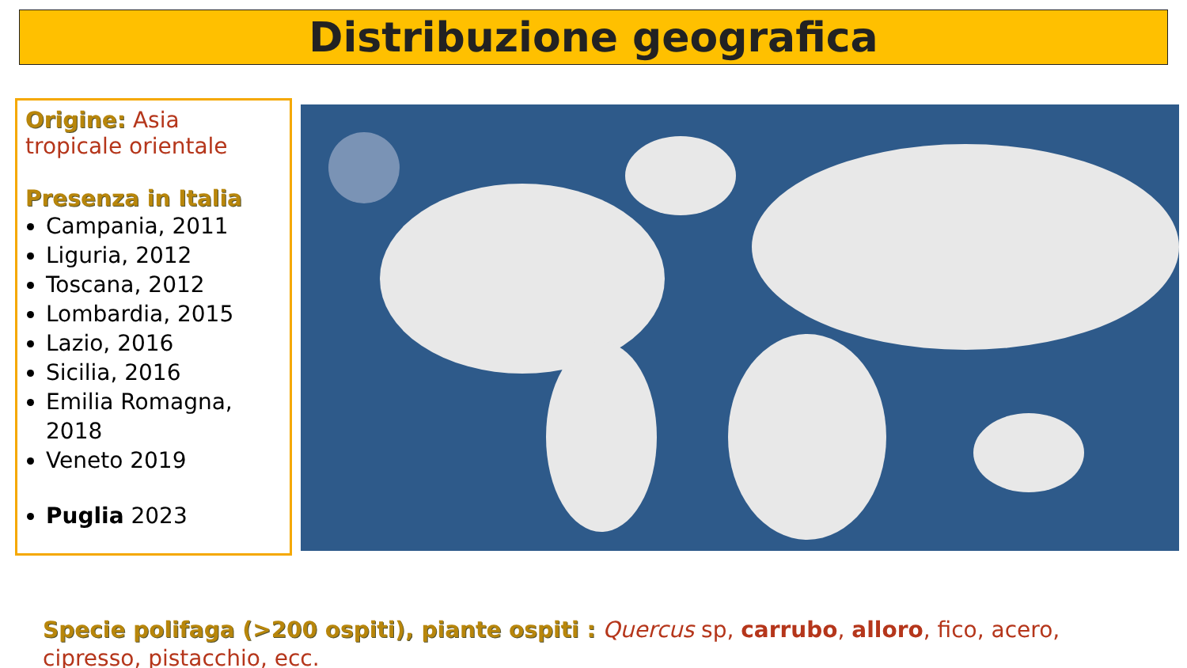Distribuzione geografica
Origine: Asia tropicale orientale
Presenza in Italia
Campania, 2011
Liguria, 2012
Toscana, 2012
Lombardia, 2015
Lazio, 2016
Sicilia, 2016
Emilia Romagna, 2018
Veneto 2019
Puglia 2023
Specie polifaga (>200 ospiti), piante ospiti : Quercus sp, carrubo, alloro, fico, acero, cipresso, pistacchio, ecc.